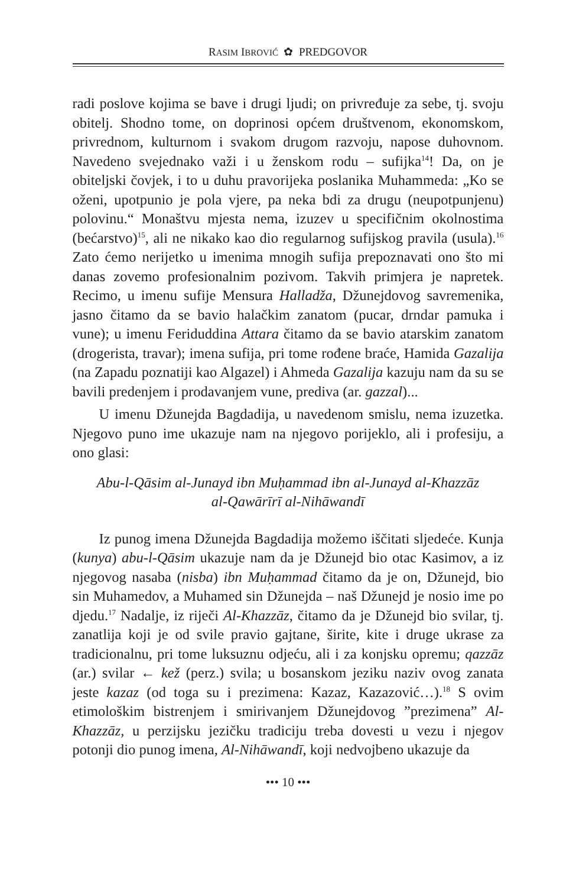RASIM IBROVIĆ ✿ PREDGOVOR
radi poslove kojima se bave i drugi ljudi; on privređuje za sebe, tj. svoju obitelj. Shodno tome, on doprinosi općem društvenom, ekonomskom, privrednom, kulturnom i svakom drugom razvoju, napose duhovnom. Navedeno svejednako važi i u ženskom rodu – sufijka<sup>14</sup>! Da, on je obiteljski čovjek, i to u duhu pravorijeka poslanika Muhammeda: „Ko se oženi, upotpunio je pola vjere, pa neka bdi za drugu (neupotpunjenu) polovinu.“ Monaštvu mjesta nema, izuzev u specifičnim okolnostima (bećarstvo)<sup>15</sup>, ali ne nikako kao dio regularnog sufijskog pravila (usula).<sup>16</sup> Zato ćemo nerijetko u imenima mnogih sufija prepoznavati ono što mi danas zovemo profesionalnim pozivom. Takvih primjera je napretek. Recimo, u imenu sufije Mensura Halladža, Džunejdovog savremenika, jasno čitamo da se bavio halačkim zanatom (pucar, drndar pamuka i vune); u imenu Feriduddina Attara čitamo da se bavio atarskim zanatom (drogerista, travar); imena sufija, pri tome rođene braće, Hamida Gazalija (na Zapadu poznatiji kao Algazel) i Ahmeda Gazalija kazuju nam da su se bavili predenjem i prodavanjem vune, prediva (ar. gazzal)...
U imenu Džunejda Bagdadija, u navedenom smislu, nema izuzetka. Njegovo puno ime ukazuje nam na njegovo porijeklo, ali i profesiju, a ono glasi:
Abu-l-Qāsim al-Junayd ibn Muḥammad ibn al-Junayd al-Khazzāz
al-Qawārīrī al-Nihāwandī
Iz punog imena Džunejda Bagdadija možemo iščitati sljedeće. Kunja (kunya) abu-l-Qāsim ukazuje nam da je Džunejd bio otac Kasimov, a iz njegovog nasaba (nisba) ibn Muḥammad čitamo da je on, Džunejd, bio sin Muhamedov, a Muhamed sin Džunejda – naš Džunejd je nosio ime po djedu.<sup>17</sup> Nadalje, iz riječi Al-Khazzāz, čitamo da je Džunejd bio svilar, tj. zanatlija koji je od svile pravio gajtane, širite, kite i druge ukrase za tradicionalnu, pri tome luksuznu odjeću, ali i za konjsku opremu; qazzāz (ar.) svilar ← kež (perz.) svila; u bosanskom jeziku naziv ovog zanata jeste kazaz (od toga su i prezimena: Kazaz, Kazazović…).<sup>18</sup> S ovim etimološkim bistrenjem i smirivanjem Džunejdovog ”prezimena” Al-Khazzāz, u perzijsku jezičku tradiciju treba dovesti u vezu i njegov potonji dio punog imena, Al-Nihāwandī, koji nedvojbeno ukazuje da
••• 10 •••